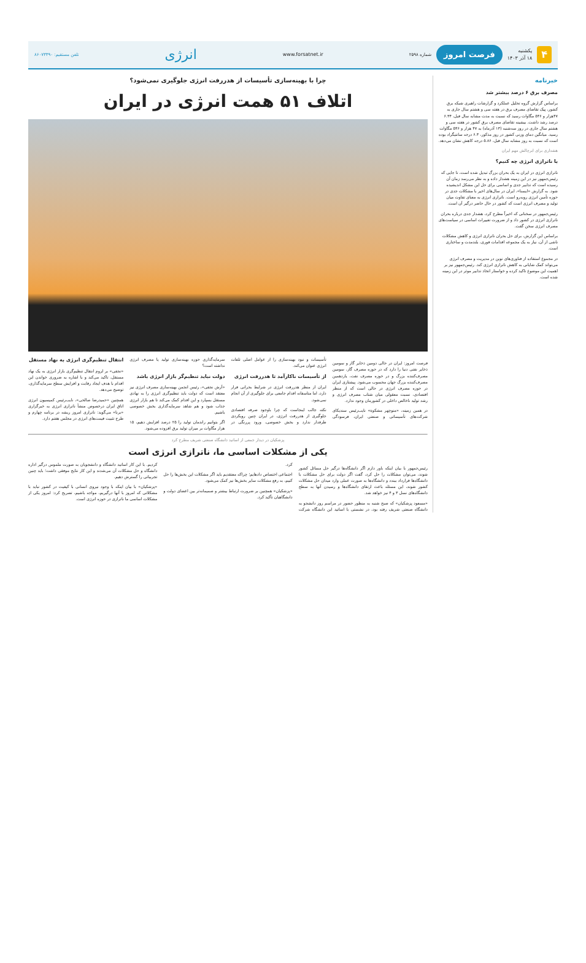۴ یکشنبه
۱۸ آذر ۱۴۰۳ فرصت امروز شماره ۲۵۹۸
www.forsatnet.ir انرژی تلفن مستقیم: ۸۶۰۷۳۳۹۰
خبرنامه
مصرف برق ۶ درصد بیشتر شد
براساس گزارش گروه تحلیل عملکرد و گزارشات راهبری شبکه برق کشور، پیک تقاضای مصرف برق در هفته سی و هشتم سال جاری به ۴۷هزار و ۵۴۶ مگاوات رسید که نسبت به مدت مشابه سال قبل، ۶.۳۴ درصد رشد داشت. بیشینه تقاضای مصرف برق کشور در هفته سی و هشتم سال جاری در روز سه‌شنبه (۱۳ آذرماه) به ۴۷ هزار و ۵۴۶ مگاوات رسید. میانگین دمای وزنی کشور در روز مذکور، ۶.۳ درجه سانتیگراد بوده است که نسبت به روز مشابه سال قبل، ۵.۸۶ درجه کاهش نشان می‌دهد.
هشداری برای ابرچالش مهم ایران
با ناترازی انرژی چه کنیم؟
ناترازی انرژی در ایران به یک بحران بزرگ تبدیل شده است، تا جایی که رئیس‌جمهور نیز در این زمینه هشدار داده و به نظر می‌رسد زمان آن رسیده است که تدابیر جدی و اساسی برای حل این مشکل اندیشیده شود. به گزارش «ایسنا»، ایران در سال‌های اخیر با مشکلات جدی در حوزه تأمین انرژی روبه‌رو است. ناترازی انرژی به معنای تفاوت میان تولید و مصرف انرژی است که کشور در حال حاضر درگیر آن است.
رئیس‌جمهور در سخنانی که اخیراً مطرح کرد، هشدار جدی درباره بحران ناترازی انرژی در کشور داد و از ضرورت تغییرات اساسی در سیاست‌های مصرف انرژی سخن گفت.
براساس این گزارش، برای حل بحران ناترازی انرژی و کاهش مشکلات ناشی از آن، نیاز به یک مجموعه اقدامات فوری، بلندمدت و ساختاری است.
در مجموع استفاده از فناوری‌های نوین در مدیریت و مصرف انرژی می‌تواند کمک شایانی به کاهش ناترازی انرژی کند. رئیس‌جمهور نیز بر اهمیت این موضوع تاکید کرده و خواستار اتخاذ تدابیر موثر در این زمینه شده است.
چرا با بهینه‌سازی تأسیسات از هدررفت انرژی جلوگیری نمی‌شود؟
اتلاف ۵۱ همت انرژی در ایران
فرصت امروز: ایران در حالی دومین ذخایر گاز و سومین ذخایر نفتی دنیا را دارد که در حوزه مصرف گاز، سومین مصرف‌کننده بزرگ و در حوزه مصرف نفت، یازدهمین مصرف‌کننده بزرگ جهان محسوب می‌شود. پیشتازی ایران در حوزه مصرف انرژی در حالی است که از منظر اقتصادی، نسبت معقولی میان شتاب مصرف انرژی و رشد تولید ناخالص داخلی در کشورمان وجود ندارد.
در همین زمینه، «منوچهر مشکوة» نایب‌رئیس سندیکای شرکت‌های تأسیساتی و صنعتی ایران، فرسودگی تأسیسات و نبود بهینه‌سازی را از عوامل اصلی تلفات انرژی عنوان می‌کند.
از تأسیسات ناکارآمد تا هدررفت انرژی
ایران از منظر هدررفت انرژی در شرایط بحرانی قرار دارد، اما متاسفانه اقدام جامعی برای جلوگیری از آن انجام نمی‌شود.
نکته جالب اینجاست که چرا باوجود صرفه اقتصادی جلوگیری از هدررفت انرژی، در ایران چنین رویکردی طرفدار ندارد و بخش خصوصی، ورود پررنگی در سرمایه‌گذاری حوزه بهینه‌سازی تولید یا مصرف انرژی نداشته است؟
دولت نباید تنظیم‌گر بازار انرژی باشد
«آرش نجفی»، رئیس انجمن بهینه‌سازی مصرف انرژی نیز معتقد است که دولت باید تنظیم‌گری انرژی را به نهادی مستقل بسپارد و این اقدام کمک می‌کند تا هم بازار انرژی جذاب شود و هم شاهد سرمایه‌گذاری بخش خصوصی باشیم.
اگر بتوانیم راندمان تولید را ۲۵ درصد افزایش دهیم، ۱۵ هزار مگاوات بر میزان تولید برق افزوده می‌شود.
انتقال تنظیم‌گری انرژی به نهاد مستقل
«نجفی» بر لزوم انتقال تنظیم‌گری بازار انرژی به یک نهاد مستقل، تاکید می‌کند و با اشاره به ضروری خواندن این اقدام با هدف ایجاد رقابت و افزایش سطح سرمایه‌گذاری، توضیح می‌دهد.
همچنین «حمیدرضا صالحی»، نایب‌رئیس کمیسیون انرژی اتاق ایران درخصوص منشأ ناترازی انرژی به خبرگزاری «برنا» می‌گوید: ناترازی امروز ریشه در برنامه چهارم و طرح تثبیت قیمت‌های انرژی در مجلس هفتم دارد.
پزشکیان در دیدار جمعی از اساتید دانشگاه صنعتی شریف مطرح کرد
یکی از مشکلات اساسی ما، ناترازی انرژی است
رئیس‌جمهور با بیان اینکه باور دارم اگر دانشگاه‌ها درگیر حل مسائل کشور شوند، می‌توان مشکلات را حل کرد، گفت اگر دولت برای حل مشکلات با دانشگاه‌ها قرارداد ببندد و دانشگاه‌ها به صورت عملی وارد میدان حل مشکلات کشور شوند، این مسئله باعث ارتقای دانشگاه‌ها و رسیدن آنها به سطح دانشگاه‌های نسل ۳ و ۴ نیز خواهد شد.
«مسعود پزشکیان» که صبح شنبه به منظور حضور در مراسم روز دانشجو به دانشگاه صنعتی شریف رفته بود، در نشستی با اساتید این دانشگاه شرکت کرد.
اجتماعی اختصاص دادهایم؛ چراکه معتقدیم باید اگر مشکلات این بخش‌ها را حل کنیم، به رفع مشکلات سایر بخش‌ها نیز کمک می‌شود.
«پزشکیان» همچنین بر ضرورت ارتباط بیشتر و صمیمانه‌تر بین اعضای دولت و دانشگاهیان تأکید کرد.
کردیم. با این کار اساتید دانشگاه و دانشجویان به صورت ملموس درگیر اداره دانشگاه و حل مشکلات آن می‌شدند و این کار نتایج موفقی داشت؛ باید چنین تجربیاتی را گسترش دهیم.
«پزشکیان» با بیان اینکه با وجود نیروی انسانی با کیفیت در کشور نباید با مشکلاتی که امروز با آنها درگیریم، مواجه باشیم، تصریح کرد: امروز یکی از مشکلات اساسی ما ناترازی در حوزه انرژی است.